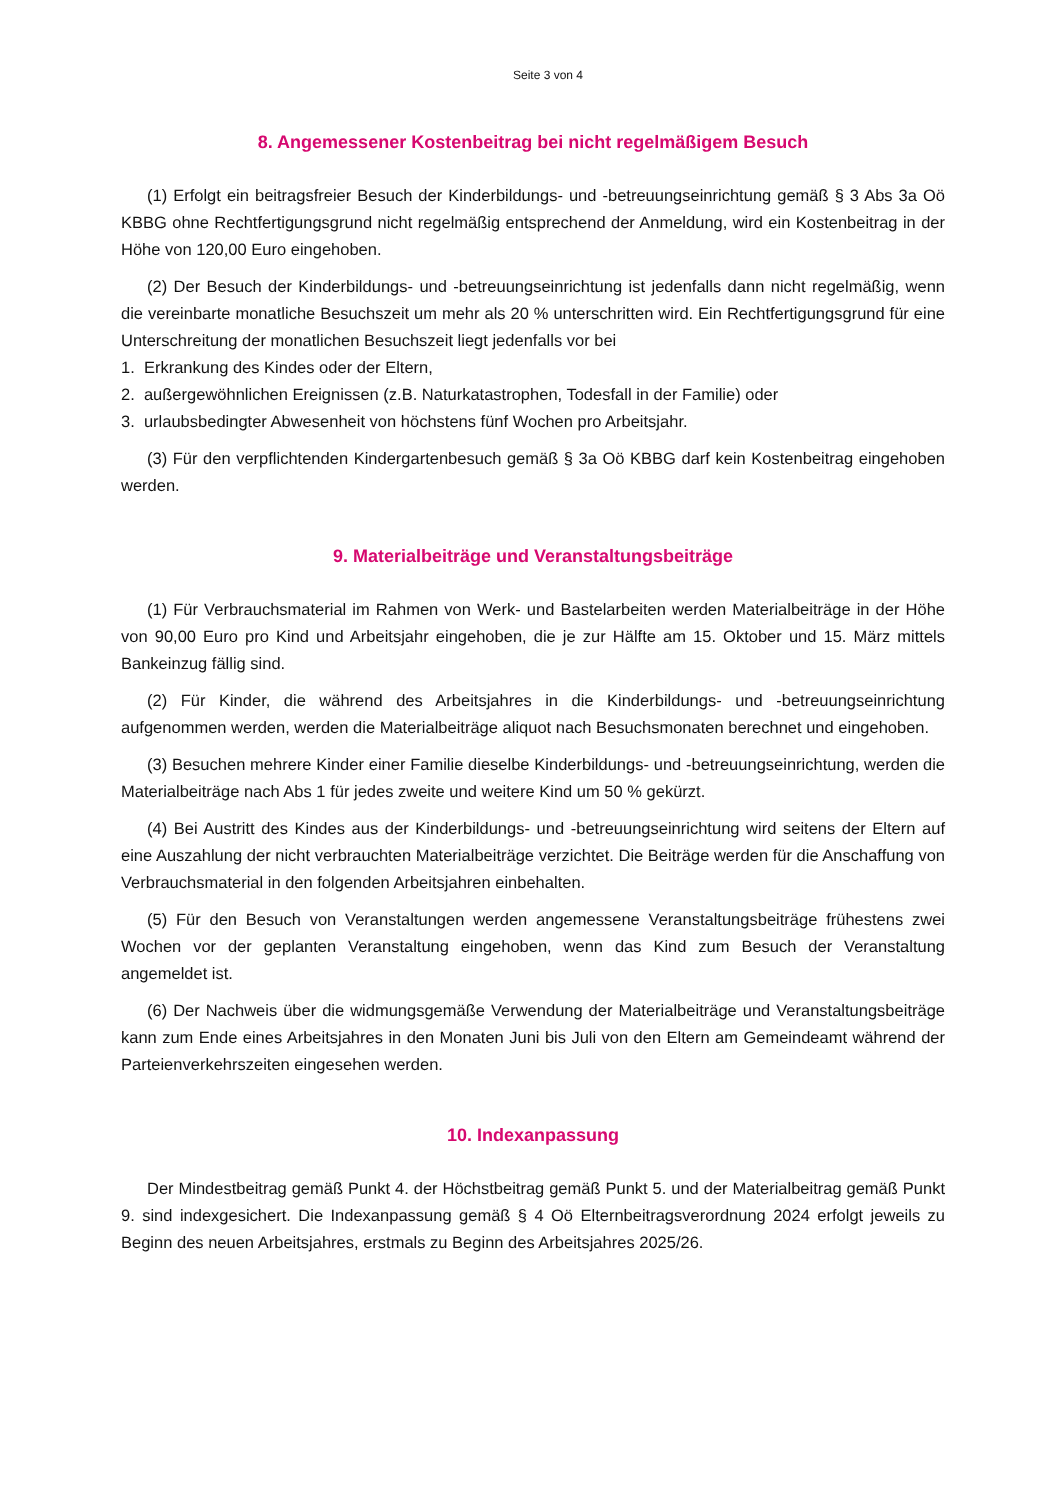Seite 3 von 4
8. Angemessener Kostenbeitrag bei nicht regelmäßigem Besuch
(1) Erfolgt ein beitragsfreier Besuch der Kinderbildungs- und -betreuungseinrichtung gemäß § 3 Abs 3a Oö KBBG ohne Rechtfertigungsgrund nicht regelmäßig entsprechend der Anmeldung, wird ein Kostenbeitrag in der Höhe von 120,00 Euro eingehoben.
(2) Der Besuch der Kinderbildungs- und -betreuungseinrichtung ist jedenfalls dann nicht regelmäßig, wenn die vereinbarte monatliche Besuchszeit um mehr als 20 % unterschritten wird. Ein Rechtfertigungsgrund für eine Unterschreitung der monatlichen Besuchszeit liegt jedenfalls vor bei
1. Erkrankung des Kindes oder der Eltern,
2. außergewöhnlichen Ereignissen (z.B. Naturkatastrophen, Todesfall in der Familie) oder
3. urlaubsbedingter Abwesenheit von höchstens fünf Wochen pro Arbeitsjahr.
(3) Für den verpflichtenden Kindergartenbesuch gemäß § 3a Oö KBBG darf kein Kostenbeitrag eingehoben werden.
9. Materialbeiträge und Veranstaltungsbeiträge
(1) Für Verbrauchsmaterial im Rahmen von Werk- und Bastelarbeiten werden Materialbeiträge in der Höhe von 90,00 Euro pro Kind und Arbeitsjahr eingehoben, die je zur Hälfte am 15. Oktober und 15. März mittels Bankeinzug fällig sind.
(2) Für Kinder, die während des Arbeitsjahres in die Kinderbildungs- und -betreuungseinrichtung aufgenommen werden, werden die Materialbeiträge aliquot nach Besuchsmonaten berechnet und eingehoben.
(3) Besuchen mehrere Kinder einer Familie dieselbe Kinderbildungs- und -betreuungseinrichtung, werden die Materialbeiträge nach Abs 1 für jedes zweite und weitere Kind um 50 % gekürzt.
(4) Bei Austritt des Kindes aus der Kinderbildungs- und -betreuungseinrichtung wird seitens der Eltern auf eine Auszahlung der nicht verbrauchten Materialbeiträge verzichtet. Die Beiträge werden für die Anschaffung von Verbrauchsmaterial in den folgenden Arbeitsjahren einbehalten.
(5) Für den Besuch von Veranstaltungen werden angemessene Veranstaltungsbeiträge frühestens zwei Wochen vor der geplanten Veranstaltung eingehoben, wenn das Kind zum Besuch der Veranstaltung angemeldet ist.
(6) Der Nachweis über die widmungsgemäße Verwendung der Materialbeiträge und Veranstaltungsbeiträge kann zum Ende eines Arbeitsjahres in den Monaten Juni bis Juli von den Eltern am Gemeindeamt während der Parteienverkehrszeiten eingesehen werden.
10. Indexanpassung
Der Mindestbeitrag gemäß Punkt 4. der Höchstbeitrag gemäß Punkt 5. und der Materialbeitrag gemäß Punkt 9. sind indexgesichert. Die Indexanpassung gemäß § 4 Oö Elternbeitragsverordnung 2024 erfolgt jeweils zu Beginn des neuen Arbeitsjahres, erstmals zu Beginn des Arbeitsjahres 2025/26.